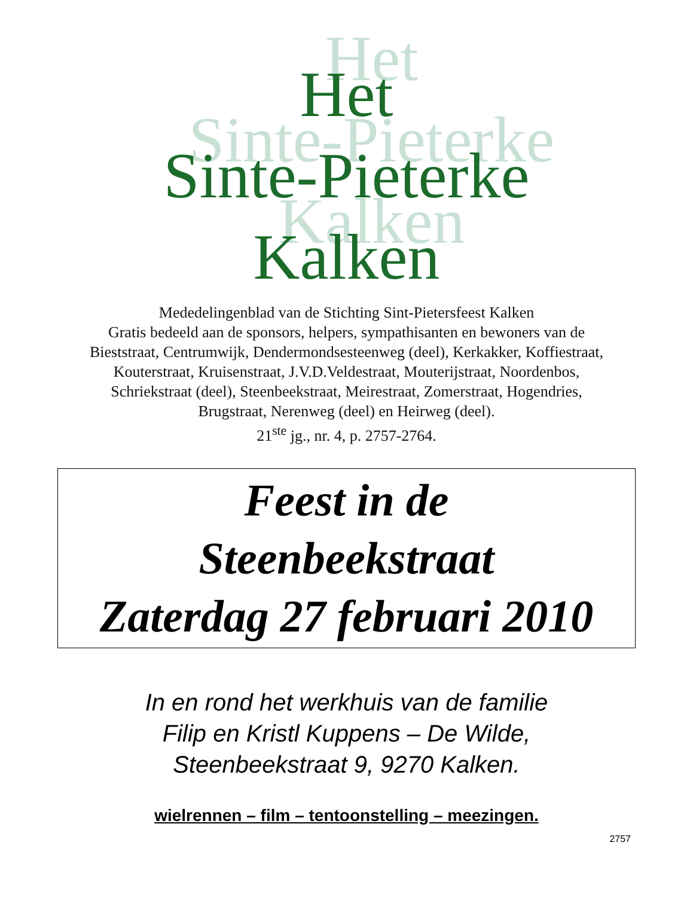Het
Sinte-Pieterke
Kalken
Mededelingenblad van de Stichting Sint-Pietersfeest Kalken
Gratis bedeeld aan de sponsors, helpers, sympathisanten en bewoners van de Bieststraat, Centrumwijk, Dendermondsesteenweg (deel), Kerkakker, Koffiestraat, Kouterstraat, Kruisenstraat, J.V.D.Veldestraat, Mouterijstraat, Noordenbos, Schriekstraat (deel), Steenbeekstraat, Meirestraat, Zomerstraat, Hogendries, Brugstraat, Nerenweg (deel) en Heirweg (deel).
21<sup>ste</sup> jg., nr. 4, p. 2757-2764.
Feest in de
Steenbeekstraat
Zaterdag 27 februari 2010
In en rond het werkhuis van de familie
Filip en Kristl Kuppens – De Wilde,
Steenbeekstraat 9, 9270 Kalken.
wielrennen – film – tentoonstelling – meezingen.
2757